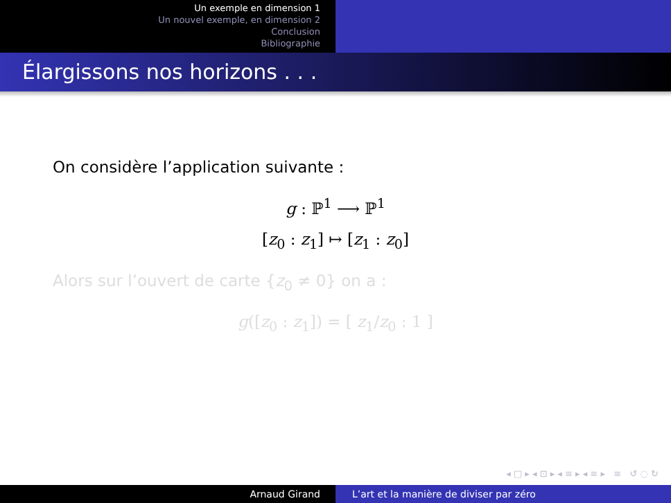Un exemple en dimension 1
Un nouvel exemple, en dimension 2
Conclusion
Bibliographie
Élargissons nos horizons . . .
On considère l’application suivante :
g : ℙ<sup>1</sup> ⟶ ℙ<sup>1</sup>
[z<sub>0</sub> : z<sub>1</sub>] ↦ [z<sub>1</sub> : z<sub>0</sub>]
Alors sur l’ouvert de carte {z<sub>0</sub> ≠ 0} on a :
g([z<sub>0</sub> : z<sub>1</sub>]) = [ z<sub>1</sub>/z<sub>0</sub> : 1 ]
◂ □ ▸ ◂ ⊡ ▸ ◂ ≡ ▸ ◂ ≡ ▸ ≡ ↺ ◌ ↻
Arnaud Girand L’art et la manière de diviser par zéro